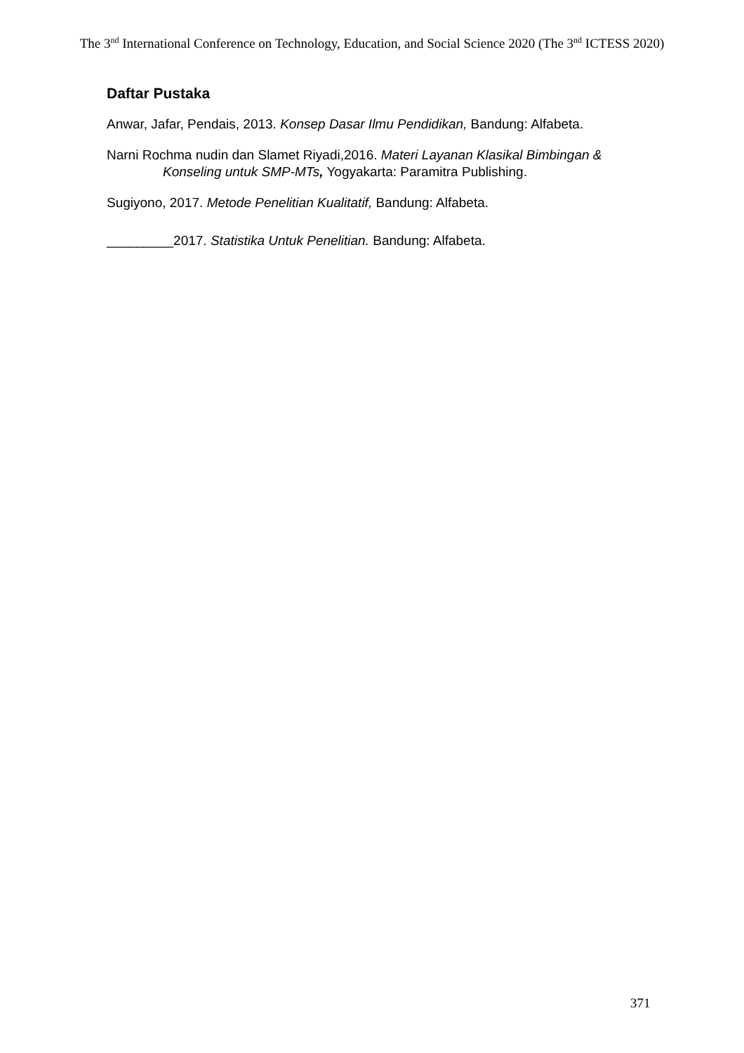The 3<sup>nd</sup> International Conference on Technology, Education, and Social Science 2020 (The 3<sup>nd</sup> ICTESS 2020)
Daftar Pustaka
Anwar, Jafar, Pendais, 2013. Konsep Dasar Ilmu Pendidikan, Bandung: Alfabeta.
Narni Rochma nudin dan Slamet Riyadi,2016. Materi Layanan Klasikal Bimbingan & Konseling untuk SMP-MTs, Yogyakarta: Paramitra Publishing.
Sugiyono, 2017. Metode Penelitian Kualitatif, Bandung: Alfabeta.
_________2017. Statistika Untuk Penelitian. Bandung: Alfabeta.
371